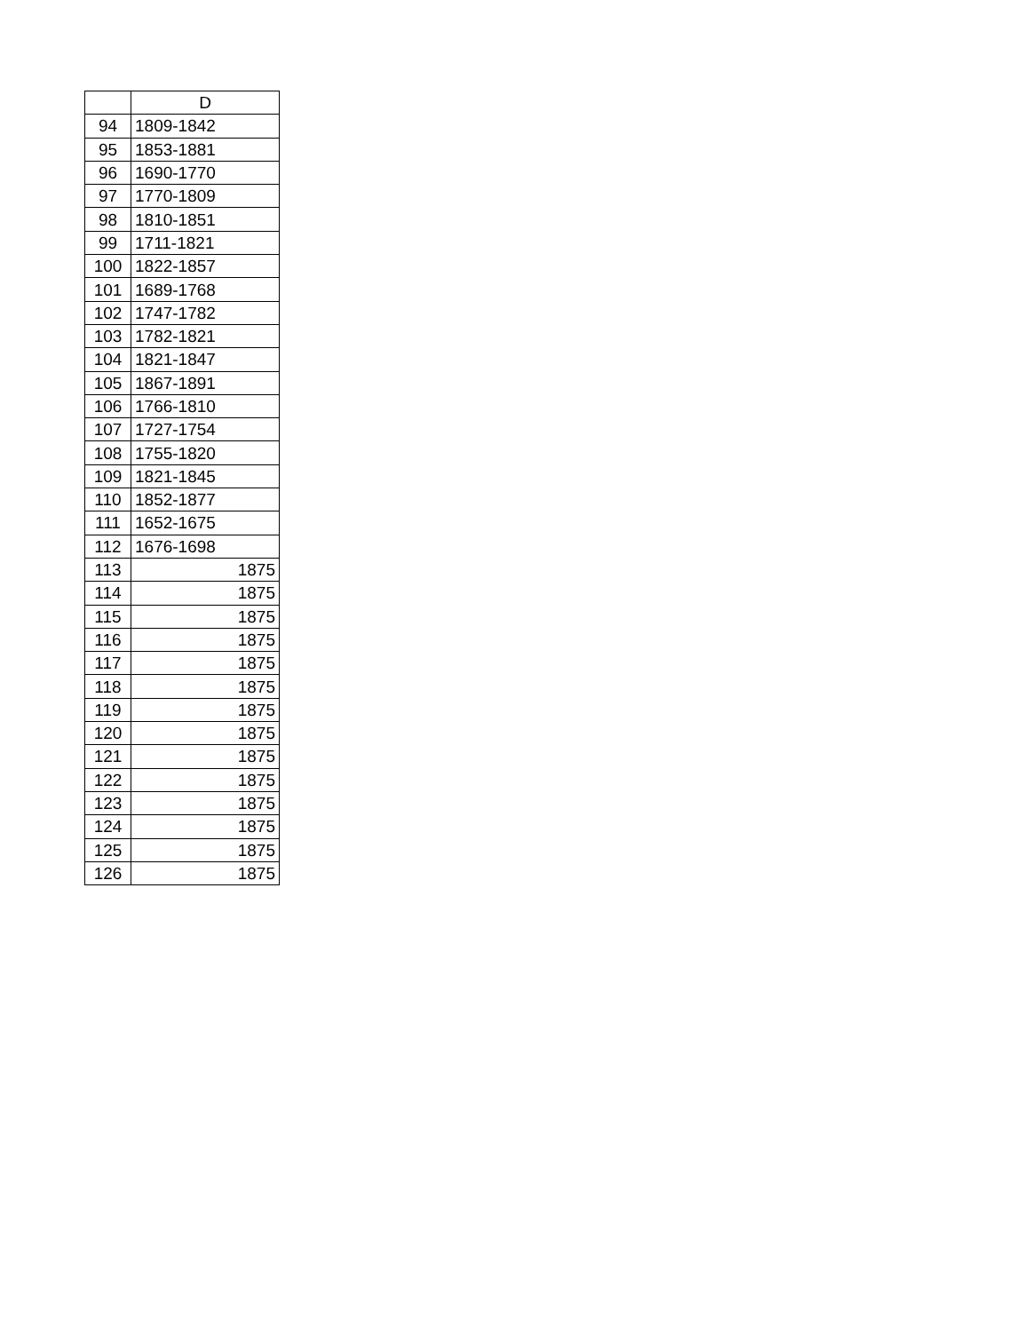| | D |
| --- | --- |
| 94 | 1809-1842 |
| 95 | 1853-1881 |
| 96 | 1690-1770 |
| 97 | 1770-1809 |
| 98 | 1810-1851 |
| 99 | 1711-1821 |
| 100 | 1822-1857 |
| 101 | 1689-1768 |
| 102 | 1747-1782 |
| 103 | 1782-1821 |
| 104 | 1821-1847 |
| 105 | 1867-1891 |
| 106 | 1766-1810 |
| 107 | 1727-1754 |
| 108 | 1755-1820 |
| 109 | 1821-1845 |
| 110 | 1852-1877 |
| 111 | 1652-1675 |
| 112 | 1676-1698 |
| 113 | 1875 |
| 114 | 1875 |
| 115 | 1875 |
| 116 | 1875 |
| 117 | 1875 |
| 118 | 1875 |
| 119 | 1875 |
| 120 | 1875 |
| 121 | 1875 |
| 122 | 1875 |
| 123 | 1875 |
| 124 | 1875 |
| 125 | 1875 |
| 126 | 1875 |